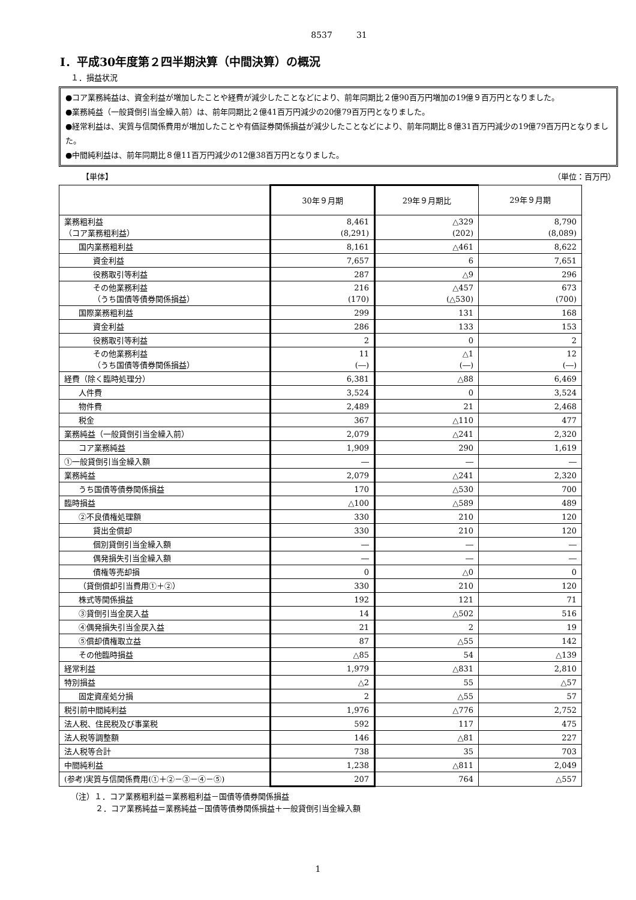8537 31
Ⅰ．平成30年度第２四半期決算（中間決算）の概況
１．損益状況
●コア業務純益は、資金利益が増加したことや経費が減少したことなどにより、前年同期比２億90百万円増加の19億９百万円となりました。
●業務純益（一般貸倒引当金繰入前）は、前年同期比２億41百万円減少の20億79百万円となりました。
●経常利益は、実質与信関係費用が増加したことや有価証券関係損益が減少したことなどにより、前年同期比８億31百万円減少の19億79百万円となりました。
●中間純利益は、前年同期比８億11百万円減少の12億38百万円となりました。
【単体】 （単位：百万円）
| | 30年９月期 | 29年９月期比 | 29年９月期 |
| --- | --- | --- | --- |
| 業務粗利益 （コア業務粗利益） | 8,461 (8,291) | △329 (202) | 8,790 (8,089) |
| 国内業務粗利益 | 8,161 | △461 | 8,622 |
| 資金利益 | 7,657 | 6 | 7,651 |
| 役務取引等利益 | 287 | △9 | 296 |
| その他業務利益 （うち国債等債券関係損益） | 216 (170) | △457 (△530) | 673 (700) |
| 国際業務粗利益 | 299 | 131 | 168 |
| 資金利益 | 286 | 133 | 153 |
| 役務取引等利益 | 2 | 0 | 2 |
| その他業務利益 （うち国債等債券関係損益） | 11 (―) | △1 (―) | 12 (―) |
| 経費（除く臨時処理分） | 6,381 | △88 | 6,469 |
| 人件費 | 3,524 | 0 | 3,524 |
| 物件費 | 2,489 | 21 | 2,468 |
| 税金 | 367 | △110 | 477 |
| 業務純益（一般貸倒引当金繰入前） | 2,079 | △241 | 2,320 |
| コア業務純益 | 1,909 | 290 | 1,619 |
| ①一般貸倒引当金繰入額 | ― | ― | ― |
| 業務純益 | 2,079 | △241 | 2,320 |
| うち国債等債券関係損益 | 170 | △530 | 700 |
| 臨時損益 | △100 | △589 | 489 |
| ②不良債権処理額 | 330 | 210 | 120 |
| 貸出金償却 | 330 | 210 | 120 |
| 個別貸倒引当金繰入額 | ― | ― | ― |
| 偶発損失引当金繰入額 | ― | ― | ― |
| 債権等売却損 | 0 | △0 | 0 |
| （貸倒償却引当費用①＋②） | 330 | 210 | 120 |
| 株式等関係損益 | 192 | 121 | 71 |
| ③貸倒引当金戻入益 | 14 | △502 | 516 |
| ④偶発損失引当金戻入益 | 21 | 2 | 19 |
| ⑤償却債権取立益 | 87 | △55 | 142 |
| その他臨時損益 | △85 | 54 | △139 |
| 経常利益 | 1,979 | △831 | 2,810 |
| 特別損益 | △2 | 55 | △57 |
| 固定資産処分損 | 2 | △55 | 57 |
| 税引前中間純利益 | 1,976 | △776 | 2,752 |
| 法人税、住民税及び事業税 | 592 | 117 | 475 |
| 法人税等調整額 | 146 | △81 | 227 |
| 法人税等合計 | 738 | 35 | 703 |
| 中間純利益 | 1,238 | △811 | 2,049 |
| (参考)実質与信関係費用(①＋②－③－④－⑤) | 207 | 764 | △557 |
（注）１．コア業務粗利益＝業務粗利益－国債等債券関係損益
２．コア業務純益＝業務純益－国債等債券関係損益＋一般貸倒引当金繰入額
1